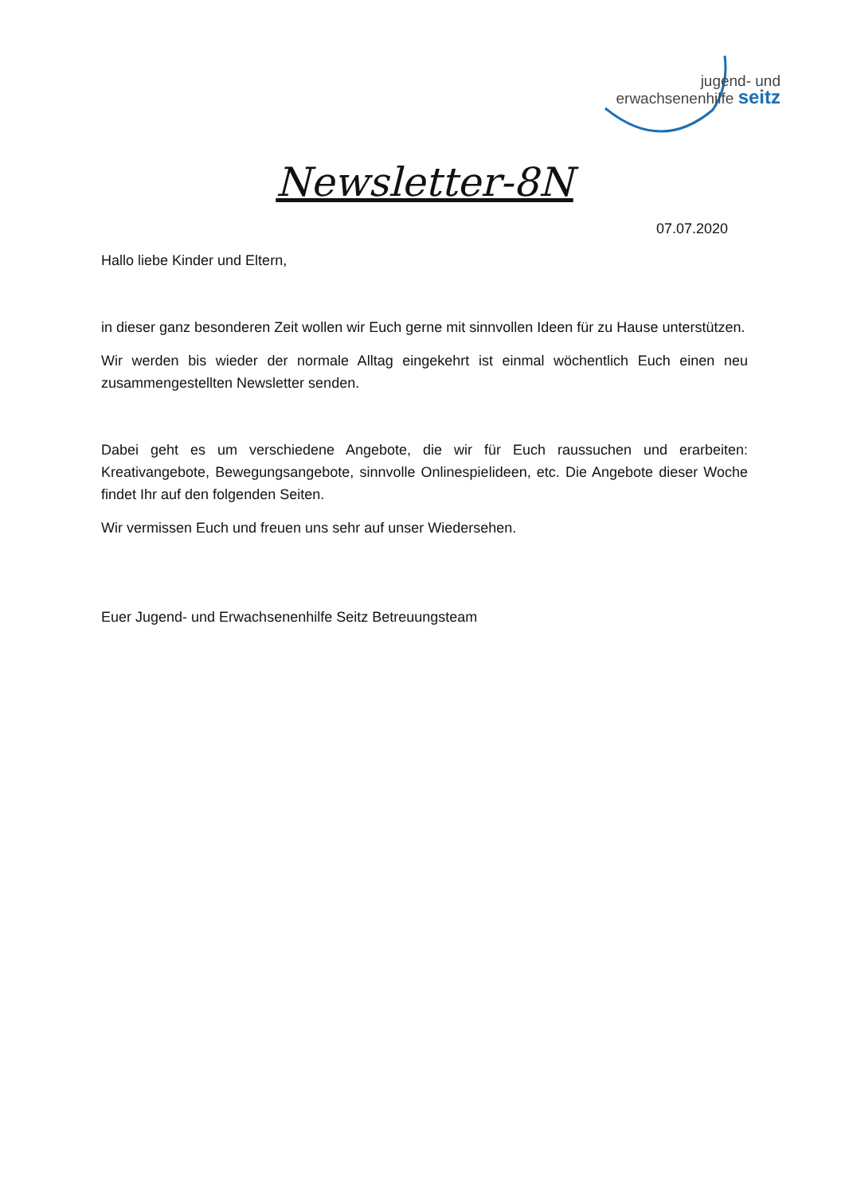jugend- und
erwachsenenhilfe seitz
Newsletter-8N
07.07.2020
Hallo liebe Kinder und Eltern,
in dieser ganz besonderen Zeit wollen wir Euch gerne mit sinnvollen Ideen für zu Hause unterstützen.
Wir werden bis wieder der normale Alltag eingekehrt ist einmal wöchentlich Euch einen neu zusammengestellten Newsletter senden.
Dabei geht es um verschiedene Angebote, die wir für Euch raussuchen und erarbeiten: Kreativangebote, Bewegungsangebote, sinnvolle Onlinespielideen, etc. Die Angebote dieser Woche findet Ihr auf den folgenden Seiten.
Wir vermissen Euch und freuen uns sehr auf unser Wiedersehen.
Euer Jugend- und Erwachsenenhilfe Seitz Betreuungsteam